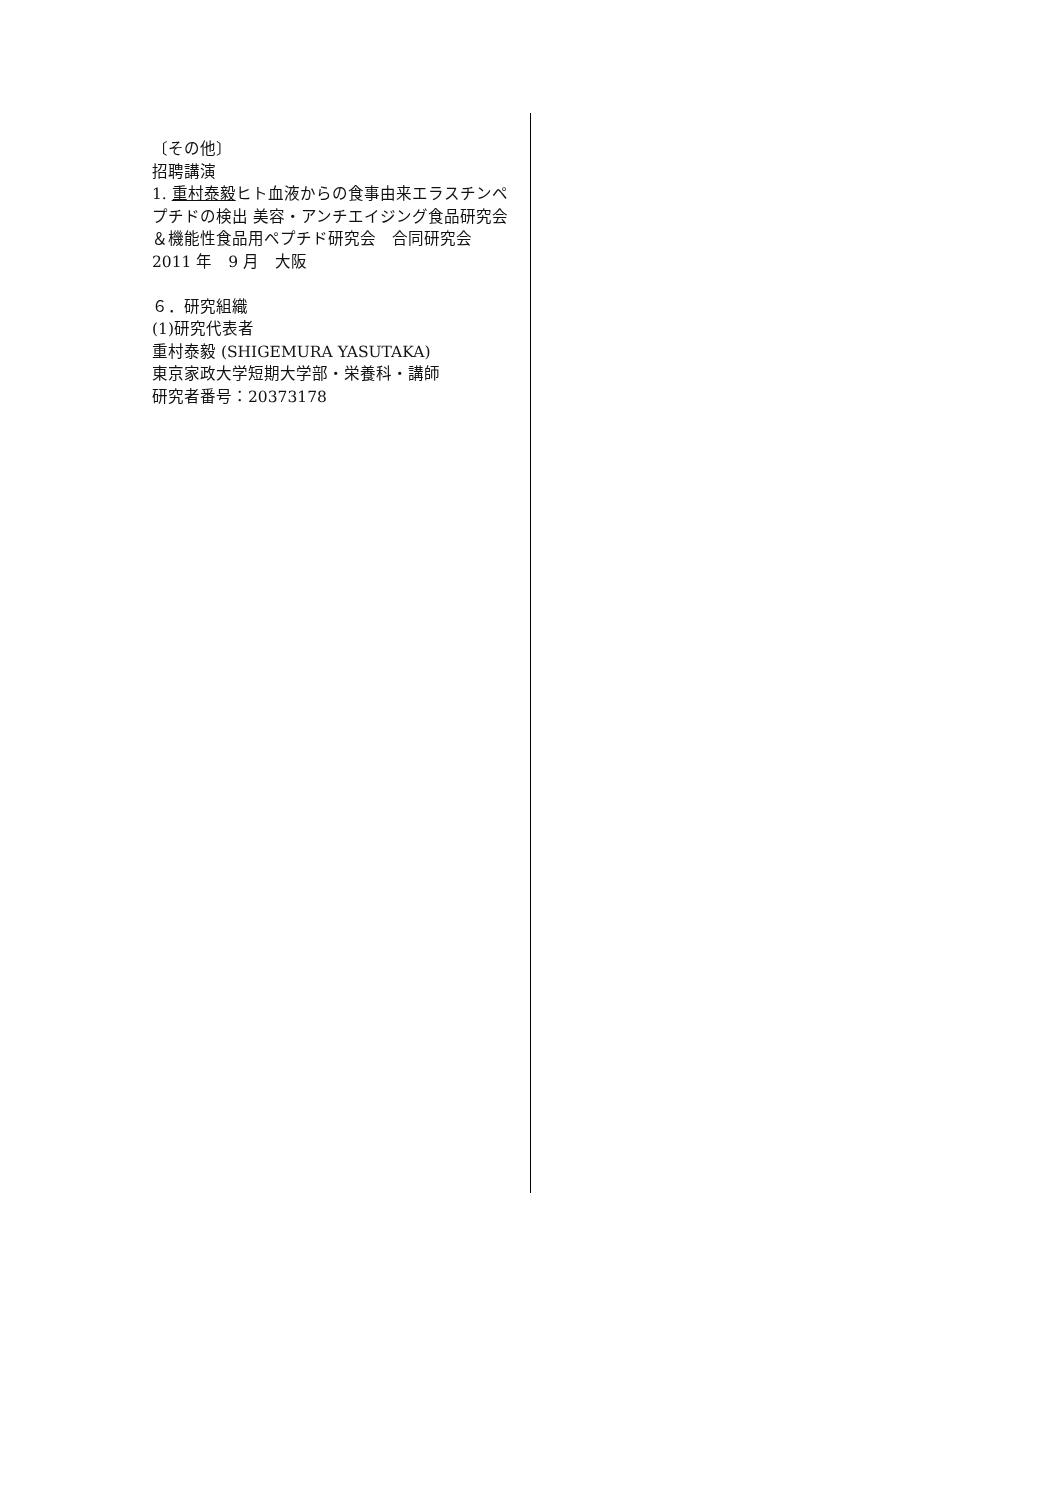〔その他〕
招聘講演
1. 重村泰毅ヒト血液からの食事由来エラスチンペプチドの検出 美容・アンチエイジング食品研究会＆機能性食品用ペプチド研究会　合同研究会 2011 年　9 月　大阪
６．研究組織
(1)研究代表者
重村泰毅 (SHIGEMURA YASUTAKA)
東京家政大学短期大学部・栄養科・講師
研究者番号：20373178